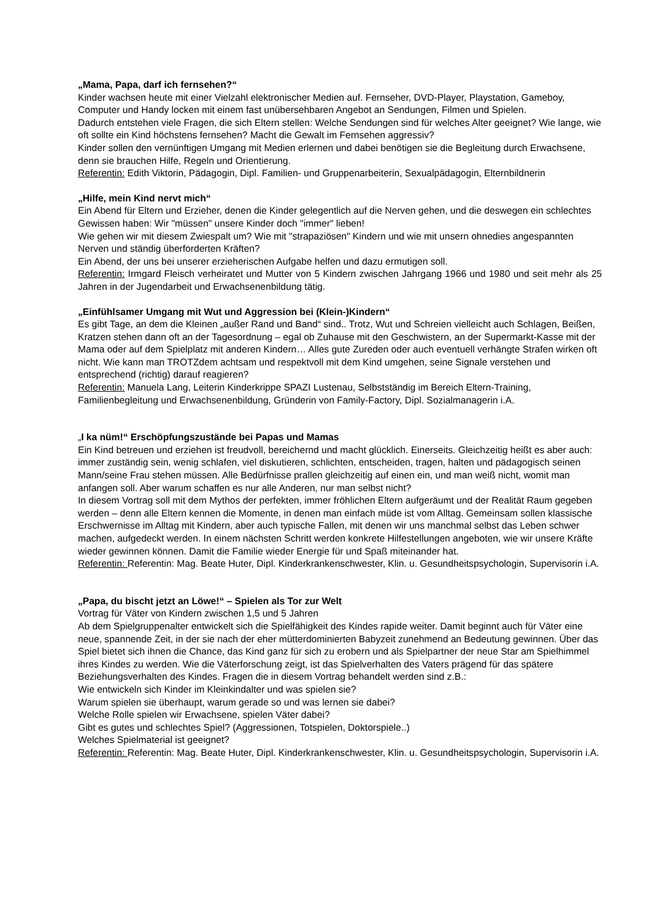„Mama, Papa, darf ich fernsehen?“
Kinder wachsen heute mit einer Vielzahl elektronischer Medien auf. Fernseher, DVD-Player, Playstation, Gameboy, Computer und Handy locken mit einem fast unübersehbaren Angebot an Sendungen, Filmen und Spielen.
Dadurch entstehen viele Fragen, die sich Eltern stellen: Welche Sendungen sind für welches Alter geeignet? Wie lange, wie oft sollte ein Kind höchstens fernsehen? Macht die Gewalt im Fernsehen aggressiv?
Kinder sollen den vernünftigen Umgang mit Medien erlernen und dabei benötigen sie die Begleitung durch Erwachsene, denn sie brauchen Hilfe, Regeln und Orientierung.
Referentin: Edith Viktorin, Pädagogin, Dipl. Familien- und Gruppenarbeiterin, Sexualpädagogin, Elternbildnerin
„Hilfe, mein Kind nervt mich“
Ein Abend für Eltern und Erzieher, denen die Kinder gelegentlich auf die Nerven gehen, und die deswegen ein schlechtes Gewissen haben: Wir "müssen" unsere Kinder doch "immer" lieben!
Wie gehen wir mit diesem Zwiespalt um? Wie mit "strapaziösen" Kindern und wie mit unsern ohnedies angespannten Nerven und ständig überforderten Kräften?
Ein Abend, der uns bei unserer erzieherischen Aufgabe helfen und dazu ermutigen soll.
Referentin: Irmgard Fleisch verheiratet und Mutter von 5 Kindern zwischen Jahrgang 1966 und 1980 und seit mehr als 25 Jahren in der Jugendarbeit und Erwachsenenbildung tätig.
„Einfühlsamer Umgang mit Wut und Aggression bei (Klein-)Kindern“
Es gibt Tage, an dem die Kleinen „außer Rand und Band“ sind.. Trotz, Wut und Schreien vielleicht auch Schlagen, Beißen, Kratzen stehen dann oft an der Tagesordnung – egal ob Zuhause mit den Geschwistern, an der Supermarkt-Kasse mit der Mama oder auf dem Spielplatz mit anderen Kindern… Alles gute Zureden oder auch eventuell verhängte Strafen wirken oft nicht. Wie kann man TROTZdem achtsam und respektvoll mit dem Kind umgehen, seine Signale verstehen und entsprechend (richtig) darauf reagieren?
Referentin: Manuela Lang, Leiterin Kinderkrippe SPAZI Lustenau, Selbstständig im Bereich Eltern-Training, Familienbegleitung und Erwachsenenbildung, Gründerin von Family-Factory, Dipl. Sozialmanagerin i.A.
„I ka nüm!“ Erschöpfungszustände bei Papas und Mamas
Ein Kind betreuen und erziehen ist freudvoll, bereichernd und macht glücklich. Einerseits. Gleichzeitig heißt es aber auch: immer zuständig sein, wenig schlafen, viel diskutieren, schlichten, entscheiden, tragen, halten und pädagogisch seinen Mann/seine Frau stehen müssen. Alle Bedürfnisse prallen gleichzeitig auf einen ein, und man weiß nicht, womit man anfangen soll. Aber warum schaffen es nur alle Anderen, nur man selbst nicht?
In diesem Vortrag soll mit dem Mythos der perfekten, immer fröhlichen Eltern aufgeräumt und der Realität Raum gegeben werden – denn alle Eltern kennen die Momente, in denen man einfach müde ist vom Alltag. Gemeinsam sollen klassische Erschwernisse im Alltag mit Kindern, aber auch typische Fallen, mit denen wir uns manchmal selbst das Leben schwer machen, aufgedeckt werden. In einem nächsten Schritt werden konkrete Hilfestellungen angeboten, wie wir unsere Kräfte wieder gewinnen können. Damit die Familie wieder Energie für und Spaß miteinander hat.
Referentin: Referentin: Mag. Beate Huter, Dipl. Kinderkrankenschwester, Klin. u. Gesundheitspsychologin, Supervisorin i.A.
„Papa, du bischt jetzt an Löwe!“ – Spielen als Tor zur Welt
Vortrag für Väter von Kindern zwischen 1,5 und 5 Jahren
Ab dem Spielgruppenalter entwickelt sich die Spielfähigkeit des Kindes rapide weiter. Damit beginnt auch für Väter eine neue, spannende Zeit, in der sie nach der eher mütterdominierten Babyzeit zunehmend an Bedeutung gewinnen. Über das Spiel bietet sich ihnen die Chance, das Kind ganz für sich zu erobern und als Spielpartner der neue Star am Spielhimmel ihres Kindes zu werden. Wie die Väterforschung zeigt, ist das Spielverhalten des Vaters prägend für das spätere Beziehungsverhalten des Kindes. Fragen die in diesem Vortrag behandelt werden sind z.B.:
Wie entwickeln sich Kinder im Kleinkindalter und was spielen sie?
Warum spielen sie überhaupt, warum gerade so und was lernen sie dabei?
Welche Rolle spielen wir Erwachsene, spielen Väter dabei?
Gibt es gutes und schlechtes Spiel? (Aggressionen, Totspielen, Doktorspiele..)
Welches Spielmaterial ist geeignet?
Referentin: Referentin: Mag. Beate Huter, Dipl. Kinderkrankenschwester, Klin. u. Gesundheitspsychologin, Supervisorin i.A.